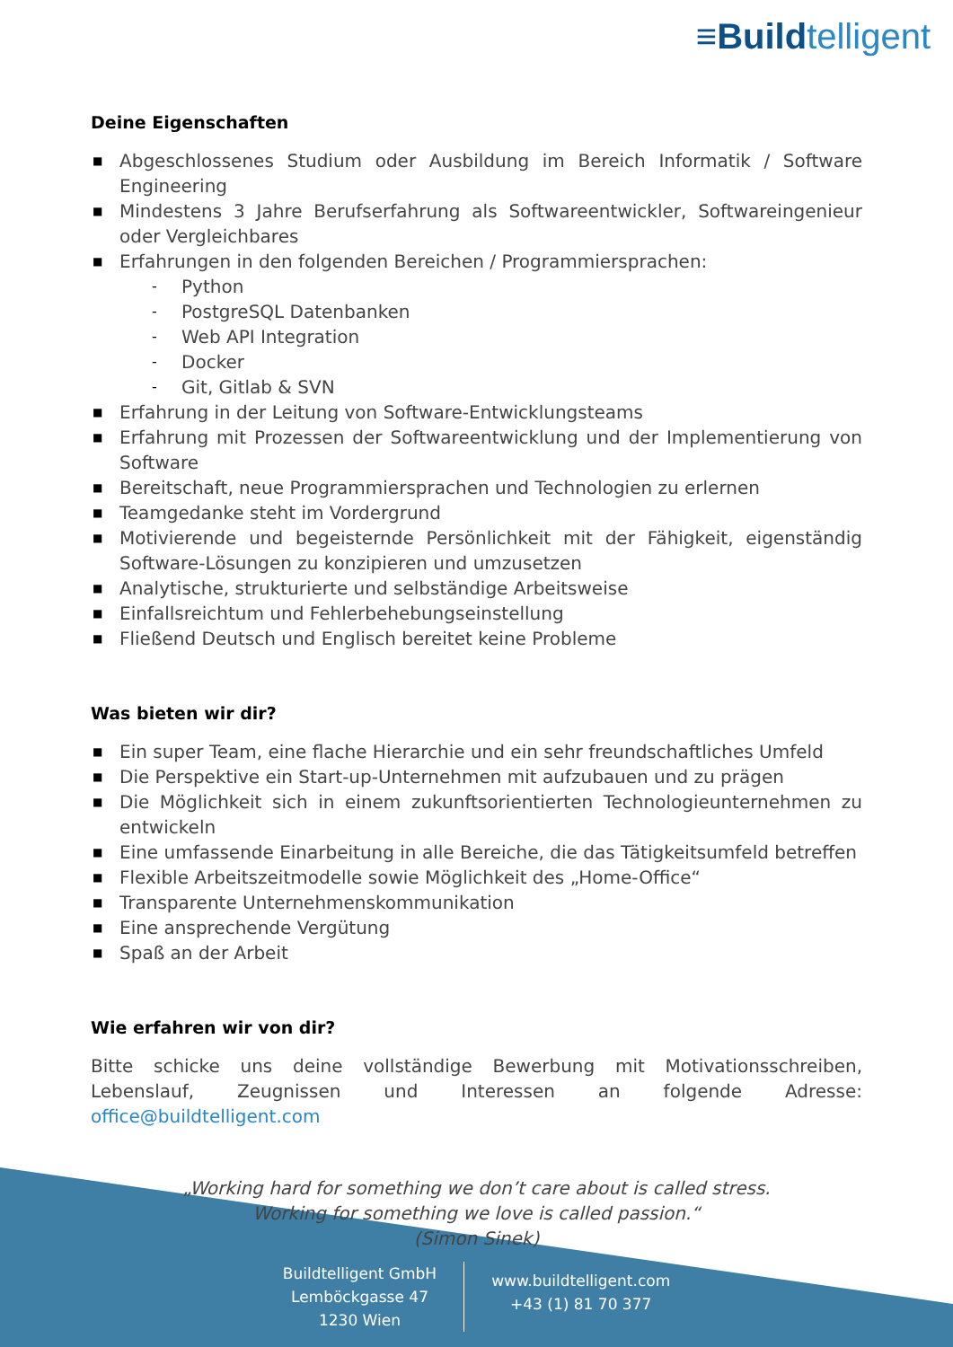≡Buildtelligent
Deine Eigenschaften
■ Abgeschlossenes Studium oder Ausbildung im Bereich Informatik / Software Engineering
■ Mindestens 3 Jahre Berufserfahrung als Softwareentwickler, Softwareingenieur oder Vergleichbares
■ Erfahrungen in den folgenden Bereichen / Programmiersprachen:
- Python
- PostgreSQL Datenbanken
- Web API Integration
- Docker
- Git, Gitlab & SVN
■ Erfahrung in der Leitung von Software-Entwicklungsteams
■ Erfahrung mit Prozessen der Softwareentwicklung und der Implementierung von Software
■ Bereitschaft, neue Programmiersprachen und Technologien zu erlernen
■ Teamgedanke steht im Vordergrund
■ Motivierende und begeisternde Persönlichkeit mit der Fähigkeit, eigenständig Software-Lösungen zu konzipieren und umzusetzen
■ Analytische, strukturierte und selbständige Arbeitsweise
■ Einfallsreichtum und Fehlerbehebungseinstellung
■ Fließend Deutsch und Englisch bereitet keine Probleme
Was bieten wir dir?
■ Ein super Team, eine flache Hierarchie und ein sehr freundschaftliches Umfeld
■ Die Perspektive ein Start-up-Unternehmen mit aufzubauen und zu prägen
■ Die Möglichkeit sich in einem zukunftsorientierten Technologieunternehmen zu entwickeln
■ Eine umfassende Einarbeitung in alle Bereiche, die das Tätigkeitsumfeld betreffen
■ Flexible Arbeitszeitmodelle sowie Möglichkeit des „Home-Office“
■ Transparente Unternehmenskommunikation
■ Eine ansprechende Vergütung
■ Spaß an der Arbeit
Wie erfahren wir von dir?
Bitte schicke uns deine vollständige Bewerbung mit Motivationsschreiben, Lebenslauf, Zeugnissen und Interessen an folgende Adresse: office@buildtelligent.com
„Working hard for something we don’t care about is called stress.
Working for something we love is called passion.“
(Simon Sinek)
Buildtelligent GmbH
Lemböckgasse 47
1230 Wien
www.buildtelligent.com
+43 (1) 81 70 377